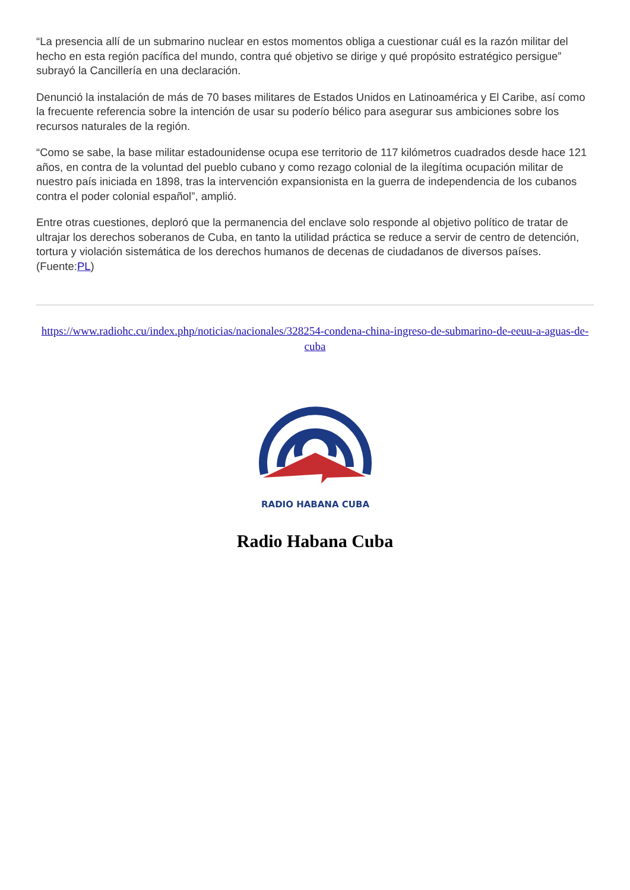“La presencia allí de un submarino nuclear en estos momentos obliga a cuestionar cuál es la razón militar del hecho en esta región pacífica del mundo, contra qué objetivo se dirige y qué propósito estratégico persigue” subrayó la Cancillería en una declaración.
Denunció la instalación de más de 70 bases militares de Estados Unidos en Latinoamérica y El Caribe, así como la frecuente referencia sobre la intención de usar su poderío bélico para asegurar sus ambiciones sobre los recursos naturales de la región.
“Como se sabe, la base militar estadounidense ocupa ese territorio de 117 kilómetros cuadrados desde hace 121 años, en contra de la voluntad del pueblo cubano y como rezago colonial de la ilegítima ocupación militar de nuestro país iniciada en 1898, tras la intervención expansionista en la guerra de independencia de los cubanos contra el poder colonial español”, amplió.
Entre otras cuestiones, deploró que la permanencia del enclave solo responde al objetivo político de tratar de ultrajar los derechos soberanos de Cuba, en tanto la utilidad práctica se reduce a servir de centro de detención, tortura y violación sistemática de los derechos humanos de decenas de ciudadanos de diversos países. (Fuente:PL)
https://www.radiohc.cu/index.php/noticias/nacionales/328254-condena-china-ingreso-de-submarino-de-eeuu-a-aguas-de-cuba
RADIO HABANA CUBA
Radio Habana Cuba